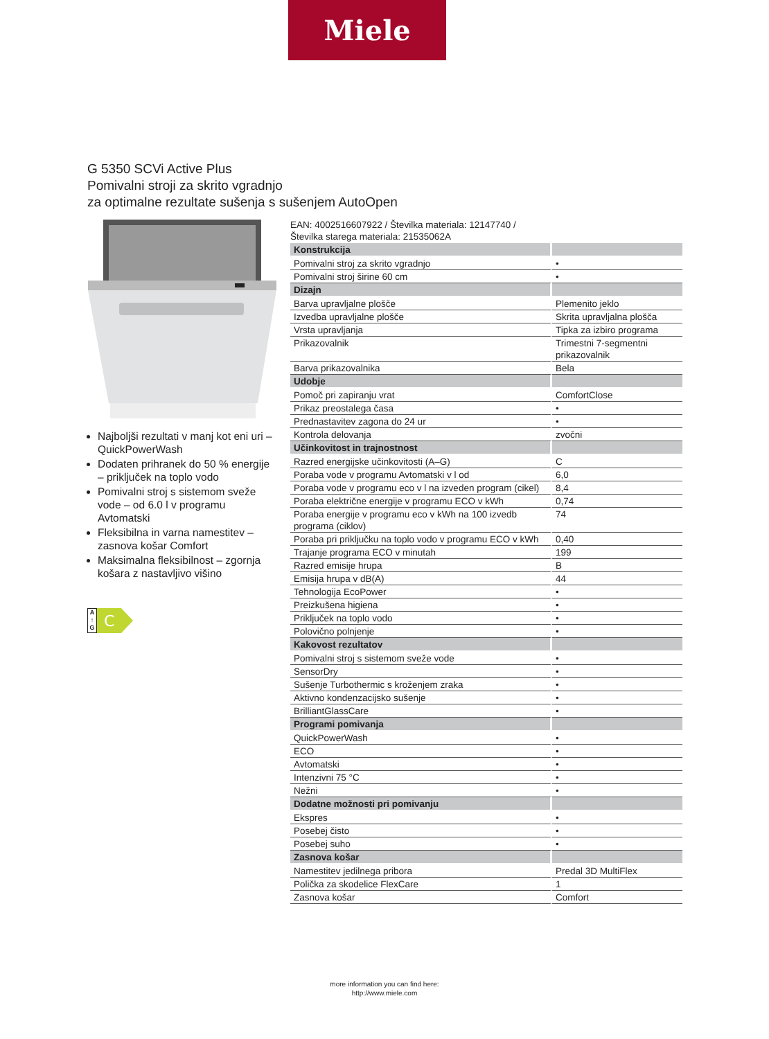Miele
G 5350 SCVi Active Plus
Pomivalni stroji za skrito vgradnjo
za optimalne rezultate sušenja s sušenjem AutoOpen
Najboljši rezultati v manj kot eni uri – QuickPowerWash
Dodaten prihranek do 50 % energije – priključek na toplo vodo
Pomivalni stroj s sistemom sveže vode – od 6.0 l v programu Avtomatski
Fleksibilna in varna namestitev – zasnova košar Comfort
Maksimalna fleksibilnost – zgornja košara z nastavljivo višino
A ↑ G
C
EAN: 4002516607922 / Številka materiala: 12147740 /
Številka starega materiala: 21535062A
| Konstrukcija | |
| Pomivalni stroj za skrito vgradnjo | • |
| Pomivalni stroj širine 60 cm | • |
| Dizajn | |
| Barva upravljalne plošče | Plemenito jeklo |
| Izvedba upravljalne plošče | Skrita upravljalna plošča |
| Vrsta upravljanja | Tipka za izbiro programa |
| Prikazovalnik | Trimestni 7-segmentni prikazovalnik |
| Barva prikazovalnika | Bela |
| Udobje | |
| Pomoč pri zapiranju vrat | ComfortClose |
| Prikaz preostalega časa | • |
| Prednastavitev zagona do 24 ur | • |
| Kontrola delovanja | zvočni |
| Učinkovitost in trajnostnost | |
| Razred energijske učinkovitosti (A–G) | C |
| Poraba vode v programu Avtomatski v l od | 6,0 |
| Poraba vode v programu eco v l na izveden program (cikel) | 8,4 |
| Poraba električne energije v programu ECO v kWh | 0,74 |
| Poraba energije v programu eco v kWh na 100 izvedb programa (ciklov) | 74 |
| Poraba pri priključku na toplo vodo v programu ECO v kWh | 0,40 |
| Trajanje programa ECO v minutah | 199 |
| Razred emisije hrupa | B |
| Emisija hrupa v dB(A) | 44 |
| Tehnologija EcoPower | • |
| Preizkušena higiena | • |
| Priključek na toplo vodo | • |
| Polovično polnjenje | • |
| Kakovost rezultatov | |
| Pomivalni stroj s sistemom sveže vode | • |
| SensorDry | • |
| Sušenje Turbothermic s kroženjem zraka | • |
| Aktivno kondenzacijsko sušenje | • |
| BrilliantGlassCare | • |
| Programi pomivanja | |
| QuickPowerWash | • |
| ECO | • |
| Avtomatski | • |
| Intenzivni 75 °C | • |
| Nežni | • |
| Dodatne možnosti pri pomivanju | |
| Ekspres | • |
| Posebej čisto | • |
| Posebej suho | • |
| Zasnova košar | |
| Namestitev jedilnega pribora | Predal 3D MultiFlex |
| Polička za skodelice FlexCare | 1 |
| Zasnova košar | Comfort |
more information you can find here:
http://www.miele.com